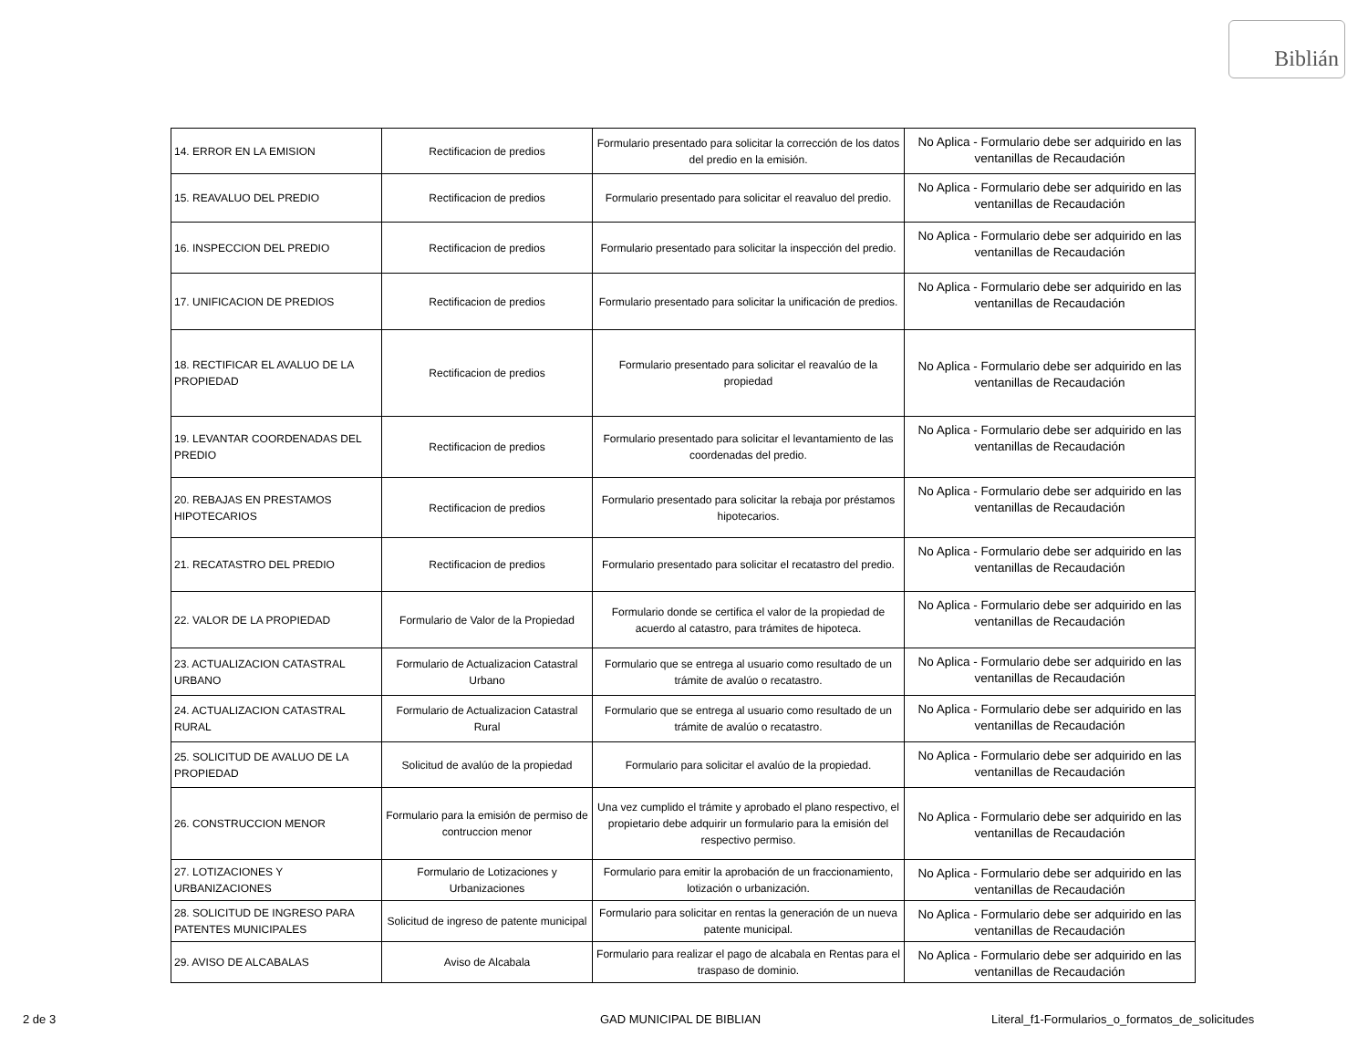Biblián
| 14. ERROR EN LA EMISION | Rectificacion de predios | Formulario presentado para solicitar la corrección de los datos del predio en la emisión. | No Aplica - Formulario debe ser adquirido en las ventanillas de Recaudación |
| 15. REAVALUO DEL PREDIO | Rectificacion de predios | Formulario presentado para solicitar el reavaluo del predio. | No Aplica - Formulario debe ser adquirido en las ventanillas de Recaudación |
| 16. INSPECCION DEL PREDIO | Rectificacion de predios | Formulario presentado para solicitar la inspección del predio. | No Aplica - Formulario debe ser adquirido en las ventanillas de Recaudación |
| 17. UNIFICACION DE PREDIOS | Rectificacion de predios | Formulario presentado para solicitar la unificación de predios. | No Aplica - Formulario debe ser adquirido en las ventanillas de Recaudación |
| 18. RECTIFICAR EL AVALUO DE LA PROPIEDAD | Rectificacion de predios | Formulario presentado para solicitar el reavalúo de la propiedad | No Aplica - Formulario debe ser adquirido en las ventanillas de Recaudación |
| 19. LEVANTAR COORDENADAS DEL PREDIO | Rectificacion de predios | Formulario presentado para solicitar el levantamiento de las coordenadas del predio. | No Aplica - Formulario debe ser adquirido en las ventanillas de Recaudación |
| 20. REBAJAS EN PRESTAMOS HIPOTECARIOS | Rectificacion de predios | Formulario presentado para solicitar la rebaja por préstamos hipotecarios. | No Aplica - Formulario debe ser adquirido en las ventanillas de Recaudación |
| 21. RECATASTRO DEL PREDIO | Rectificacion de predios | Formulario presentado para solicitar el recatastro del predio. | No Aplica - Formulario debe ser adquirido en las ventanillas de Recaudación |
| 22. VALOR DE LA PROPIEDAD | Formulario de Valor de la Propiedad | Formulario donde se certifica el valor de la propiedad de acuerdo al catastro, para trámites de hipoteca. | No Aplica - Formulario debe ser adquirido en las ventanillas de Recaudación |
| 23. ACTUALIZACION CATASTRAL URBANO | Formulario de Actualizacion Catastral Urbano | Formulario que se entrega al usuario como resultado de un trámite de avalúo o recatastro. | No Aplica - Formulario debe ser adquirido en las ventanillas de Recaudación |
| 24. ACTUALIZACION CATASTRAL RURAL | Formulario de Actualizacion Catastral Rural | Formulario que se entrega al usuario como resultado de un trámite de avalúo o recatastro. | No Aplica - Formulario debe ser adquirido en las ventanillas de Recaudación |
| 25. SOLICITUD DE AVALUO DE LA PROPIEDAD | Solicitud de avalúo de la propiedad | Formulario para solicitar el avalúo de la propiedad. | No Aplica - Formulario debe ser adquirido en las ventanillas de Recaudación |
| 26. CONSTRUCCION MENOR | Formulario para la emisión de permiso de contruccion menor | Una vez cumplido el trámite y aprobado el plano respectivo, el propietario debe adquirir un formulario para la emisión del respectivo permiso. | No Aplica - Formulario debe ser adquirido en las ventanillas de Recaudación |
| 27. LOTIZACIONES Y URBANIZACIONES | Formulario de Lotizaciones y Urbanizaciones | Formulario para emitir la aprobación de un fraccionamiento, lotización o urbanización. | No Aplica - Formulario debe ser adquirido en las ventanillas de Recaudación |
| 28. SOLICITUD DE INGRESO PARA PATENTES MUNICIPALES | Solicitud de ingreso de patente municipal | Formulario para solicitar en rentas la generación de un nueva patente municipal. | No Aplica - Formulario debe ser adquirido en las ventanillas de Recaudación |
| 29. AVISO DE ALCABALAS | Aviso de Alcabala | Formulario para realizar el pago de alcabala en Rentas para el traspaso de dominio. | No Aplica - Formulario debe ser adquirido en las ventanillas de Recaudación |
2 de 3 GAD MUNICIPAL DE BIBLIAN
Literal_f1-Formularios_o_formatos_de_solicitudes